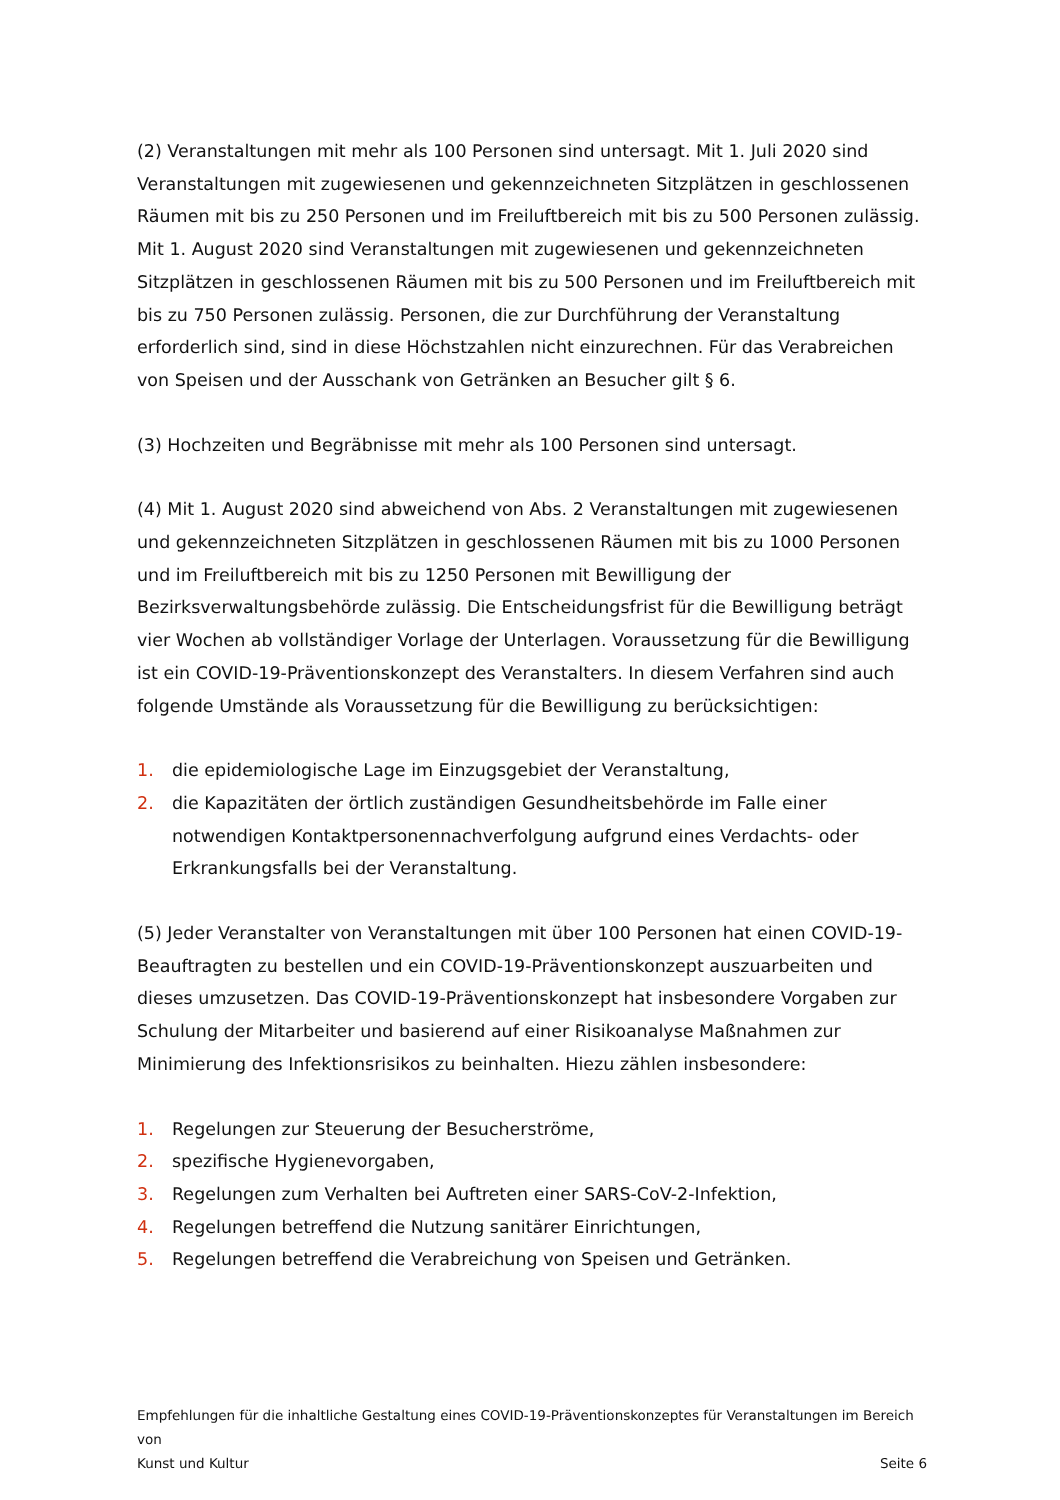(2) Veranstaltungen mit mehr als 100 Personen sind untersagt. Mit 1. Juli 2020 sind Veranstaltungen mit zugewiesenen und gekennzeichneten Sitzplätzen in geschlossenen Räumen mit bis zu 250 Personen und im Freiluftbereich mit bis zu 500 Personen zulässig. Mit 1. August 2020 sind Veranstaltungen mit zugewiesenen und gekennzeichneten Sitzplätzen in geschlossenen Räumen mit bis zu 500 Personen und im Freiluftbereich mit bis zu 750 Personen zulässig. Personen, die zur Durchführung der Veranstaltung erforderlich sind, sind in diese Höchstzahlen nicht einzurechnen. Für das Verabreichen von Speisen und der Ausschank von Getränken an Besucher gilt § 6.
(3) Hochzeiten und Begräbnisse mit mehr als 100 Personen sind untersagt.
(4) Mit 1. August 2020 sind abweichend von Abs. 2 Veranstaltungen mit zugewiesenen und gekennzeichneten Sitzplätzen in geschlossenen Räumen mit bis zu 1000 Personen und im Freiluftbereich mit bis zu 1250 Personen mit Bewilligung der Bezirksverwaltungsbehörde zulässig. Die Entscheidungsfrist für die Bewilligung beträgt vier Wochen ab vollständiger Vorlage der Unterlagen. Voraussetzung für die Bewilligung ist ein COVID-19-Präventionskonzept des Veranstalters. In diesem Verfahren sind auch folgende Umstände als Voraussetzung für die Bewilligung zu berücksichtigen:
1. die epidemiologische Lage im Einzugsgebiet der Veranstaltung,
2. die Kapazitäten der örtlich zuständigen Gesundheitsbehörde im Falle einer notwendigen Kontaktpersonennachverfolgung aufgrund eines Verdachts- oder Erkrankungsfalls bei der Veranstaltung.
(5) Jeder Veranstalter von Veranstaltungen mit über 100 Personen hat einen COVID-19-Beauftragten zu bestellen und ein COVID-19-Präventionskonzept auszuarbeiten und dieses umzusetzen. Das COVID-19-Präventionskonzept hat insbesondere Vorgaben zur Schulung der Mitarbeiter und basierend auf einer Risikoanalyse Maßnahmen zur Minimierung des Infektionsrisikos zu beinhalten. Hiezu zählen insbesondere:
1. Regelungen zur Steuerung der Besucherströme,
2. spezifische Hygienevorgaben,
3. Regelungen zum Verhalten bei Auftreten einer SARS-CoV-2-Infektion,
4. Regelungen betreffend die Nutzung sanitärer Einrichtungen,
5. Regelungen betreffend die Verabreichung von Speisen und Getränken.
Empfehlungen für die inhaltliche Gestaltung eines COVID-19-Präventionskonzeptes für Veranstaltungen im Bereich von
Kunst und Kultur Seite 6